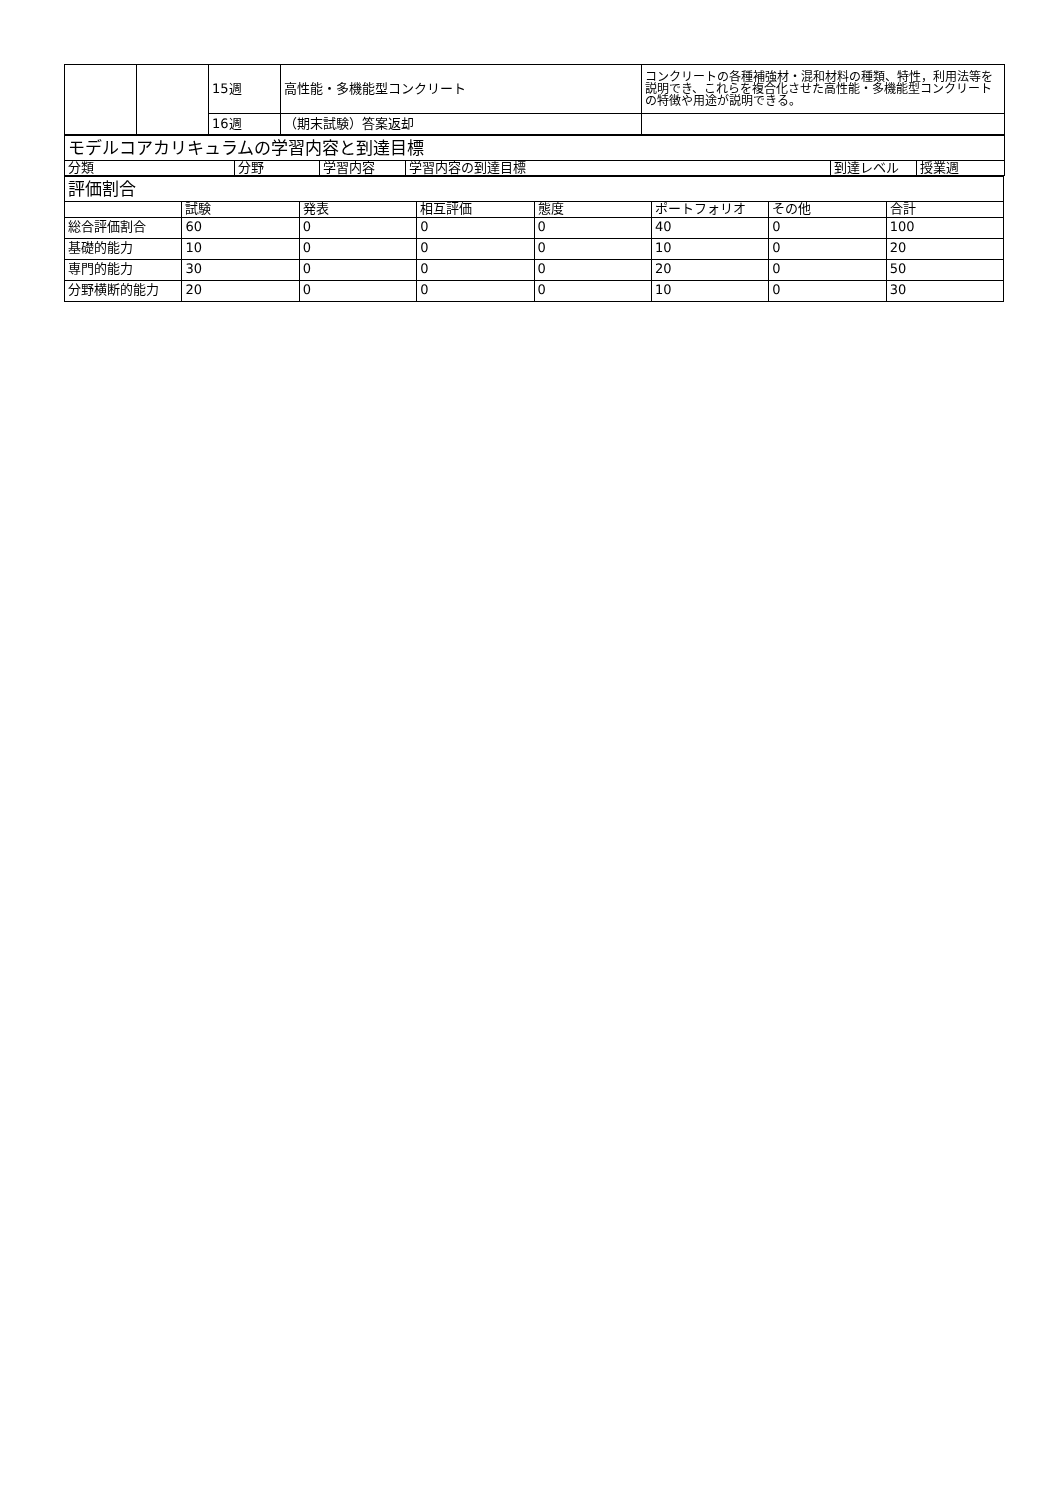| | | 15週 | 高性能・多機能型コンクリート | コンクリートの各種補強材・混和材料の種類、特性，利用法等を説明でき、これらを複合化させた高性能・多機能型コンクリートの特徴や用途が説明できる。 |
| | | 16週 | （期末試験）答案返却 | |
| モデルコアカリキュラムの学習内容と到達目標 | | | | | |
| 分類 | 分野 | 学習内容 | 学習内容の到達目標 | 到達レベル | 授業週 |
| 評価割合 | | | | | | | |
| | 試験 | 発表 | 相互評価 | 態度 | ポートフォリオ | その他 | 合計 |
| 総合評価割合 | 60 | 0 | 0 | 0 | 40 | 0 | 100 |
| 基礎的能力 | 10 | 0 | 0 | 0 | 10 | 0 | 20 |
| 専門的能力 | 30 | 0 | 0 | 0 | 20 | 0 | 50 |
| 分野横断的能力 | 20 | 0 | 0 | 0 | 10 | 0 | 30 |